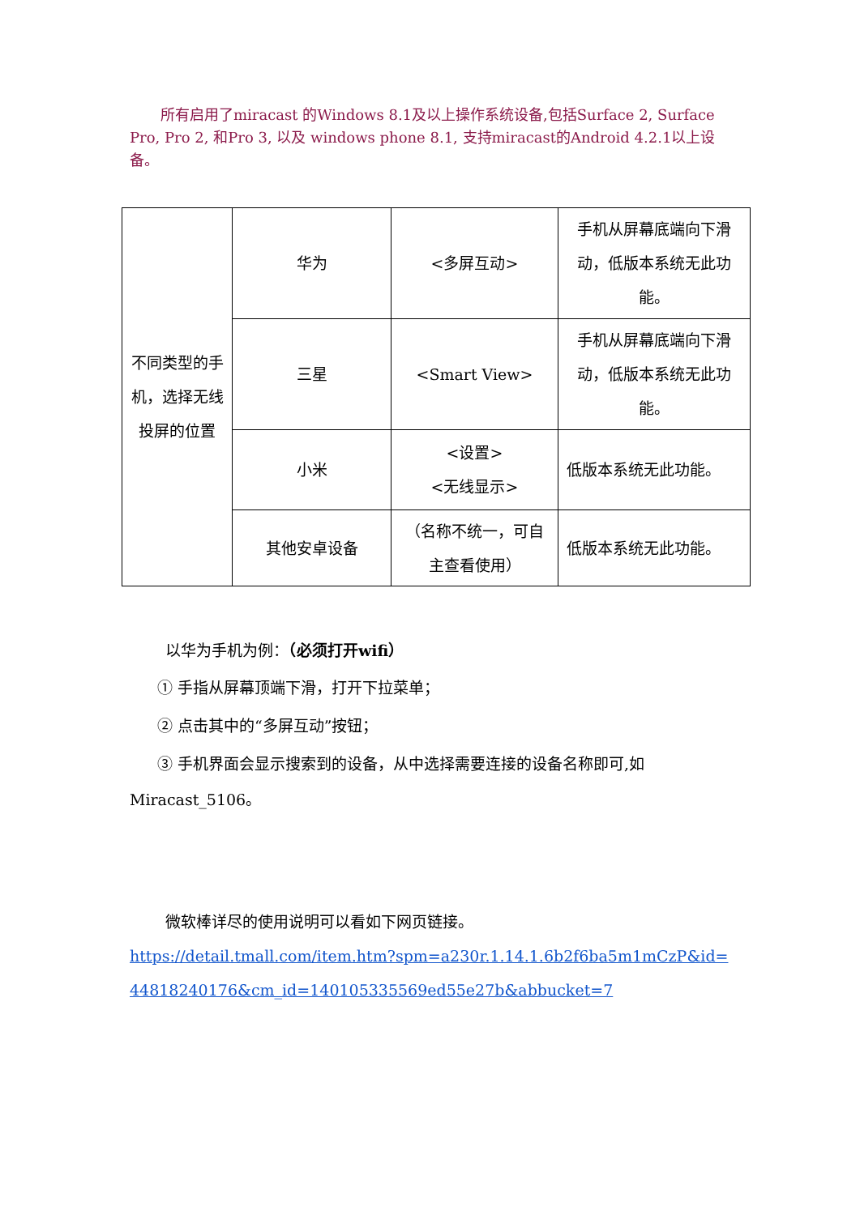所有启用了miracast 的Windows 8.1及以上操作系统设备,包括Surface 2, Surface Pro, Pro 2, 和Pro 3, 以及 windows phone 8.1, 支持miracast的Android 4.2.1以上设备。
| 不同类型的手机，选择无线投屏的位置 | 华为 | <多屏互动> | 手机从屏幕底端向下滑动，低版本系统无此功能。 |
| | 三星 | <Smart View> | 手机从屏幕底端向下滑动，低版本系统无此功能。 |
| | 小米 | <设置> <无线显示> | 低版本系统无此功能。 |
| | 其他安卓设备 | （名称不统一，可自主查看使用） | 低版本系统无此功能。 |
以华为手机为例：（必须打开wifi）
① 手指从屏幕顶端下滑，打开下拉菜单；
② 点击其中的“多屏互动”按钮；
③ 手机界面会显示搜索到的设备，从中选择需要连接的设备名称即可,如
Miracast_5106。
微软棒详尽的使用说明可以看如下网页链接。
https://detail.tmall.com/item.htm?spm=a230r.1.14.1.6b2f6ba5m1mCzP&id=44818240176&cm_id=140105335569ed55e27b&abbucket=7